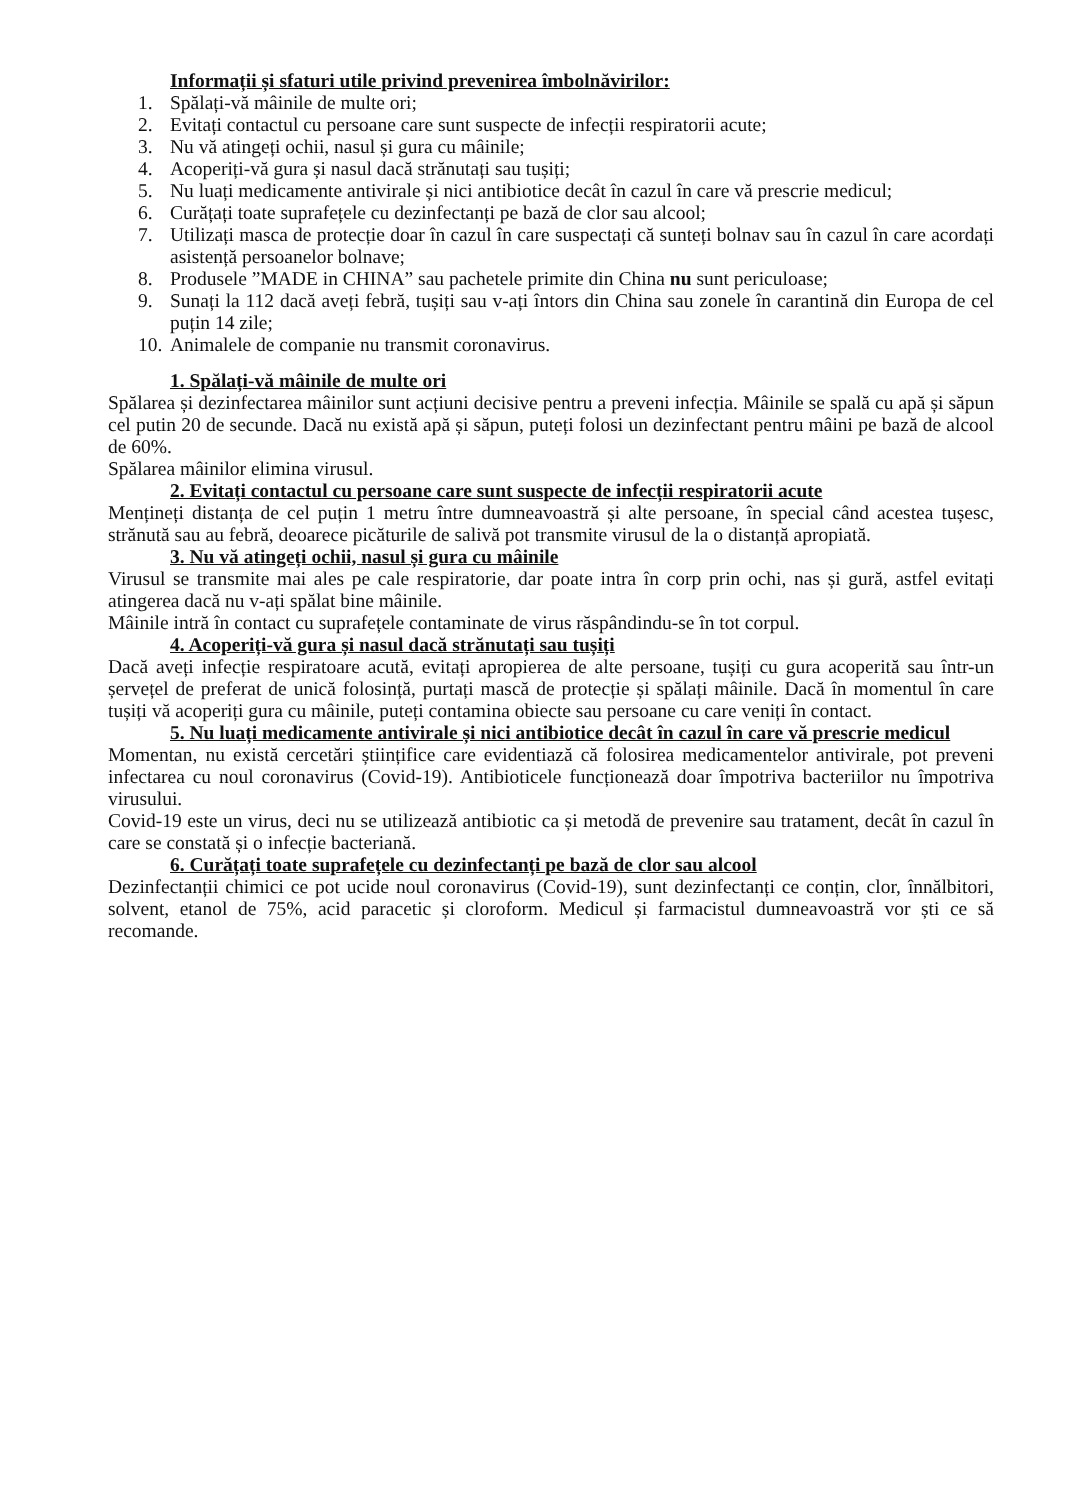Informații și sfaturi utile privind prevenirea îmbolnăvirilor:
1. Spălați-vă mâinile de multe ori;
2. Evitați contactul cu persoane care sunt suspecte de infecții respiratorii acute;
3. Nu vă atingeți ochii, nasul și gura cu mâinile;
4. Acoperiți-vă gura și nasul dacă strănutați sau tușiți;
5. Nu luați medicamente antivirale și nici antibiotice decât în cazul în care vă prescrie medicul;
6. Curățați toate suprafețele cu dezinfectanți pe bază de clor sau alcool;
7. Utilizați masca de protecție doar în cazul în care suspectați că sunteți bolnav sau în cazul în care acordați asistență persoanelor bolnave;
8. Produsele ”MADE in CHINA” sau pachetele primite din China nu sunt periculoase;
9. Sunați la 112 dacă aveți febră, tușiți sau v-ați întors din China sau zonele în carantină din Europa de cel puțin 14 zile;
10. Animalele de companie nu transmit coronavirus.
1. Spălați-vă mâinile de multe ori
Spălarea și dezinfectarea mâinilor sunt acțiuni decisive pentru a preveni infecția. Mâinile se spală cu apă și săpun cel putin 20 de secunde. Dacă nu există apă și săpun, puteți folosi un dezinfectant pentru mâini pe bază de alcool de 60%.
Spălarea mâinilor elimina virusul.
2. Evitați contactul cu persoane care sunt suspecte de infecții respiratorii acute
Mențineți distanța de cel puțin 1 metru între dumneavoastră și alte persoane, în special când acestea tușesc, strănută sau au febră, deoarece picăturile de salivă pot transmite virusul de la o distanță apropiată.
3. Nu vă atingeți ochii, nasul și gura cu mâinile
Virusul se transmite mai ales pe cale respiratorie, dar poate intra în corp prin ochi, nas și gură, astfel evitați atingerea dacă nu v-ați spălat bine mâinile.
Mâinile intră în contact cu suprafețele contaminate de virus răspândindu-se în tot corpul.
4. Acoperiți-vă gura și nasul dacă strănutați sau tușiți
Dacă aveți infecție respiratoare acută, evitați apropierea de alte persoane, tușiți cu gura acoperită sau într-un șervețel de preferat de unică folosință, purtați mască de protecție și spălați mâinile. Dacă în momentul în care tușiți vă acoperiți gura cu mâinile, puteți contamina obiecte sau persoane cu care veniți în contact.
5. Nu luați medicamente antivirale și nici antibiotice decât în cazul în care vă prescrie medicul
Momentan, nu există cercetări științifice care evidentiază că folosirea medicamentelor antivirale, pot preveni infectarea cu noul coronavirus (Covid-19). Antibioticele funcționează doar împotriva bacteriilor nu împotriva virusului.
Covid-19 este un virus, deci nu se utilizează antibiotic ca și metodă de prevenire sau tratament, decât în cazul în care se constată și o infecție bacteriană.
6. Curățați toate suprafețele cu dezinfectanți pe bază de clor sau alcool
Dezinfectanții chimici ce pot ucide noul coronavirus (Covid-19), sunt dezinfectanți ce conțin, clor, înnălbitori, solvent, etanol de 75%, acid paracetic și cloroform. Medicul și farmacistul dumneavoastră vor ști ce să recomande.